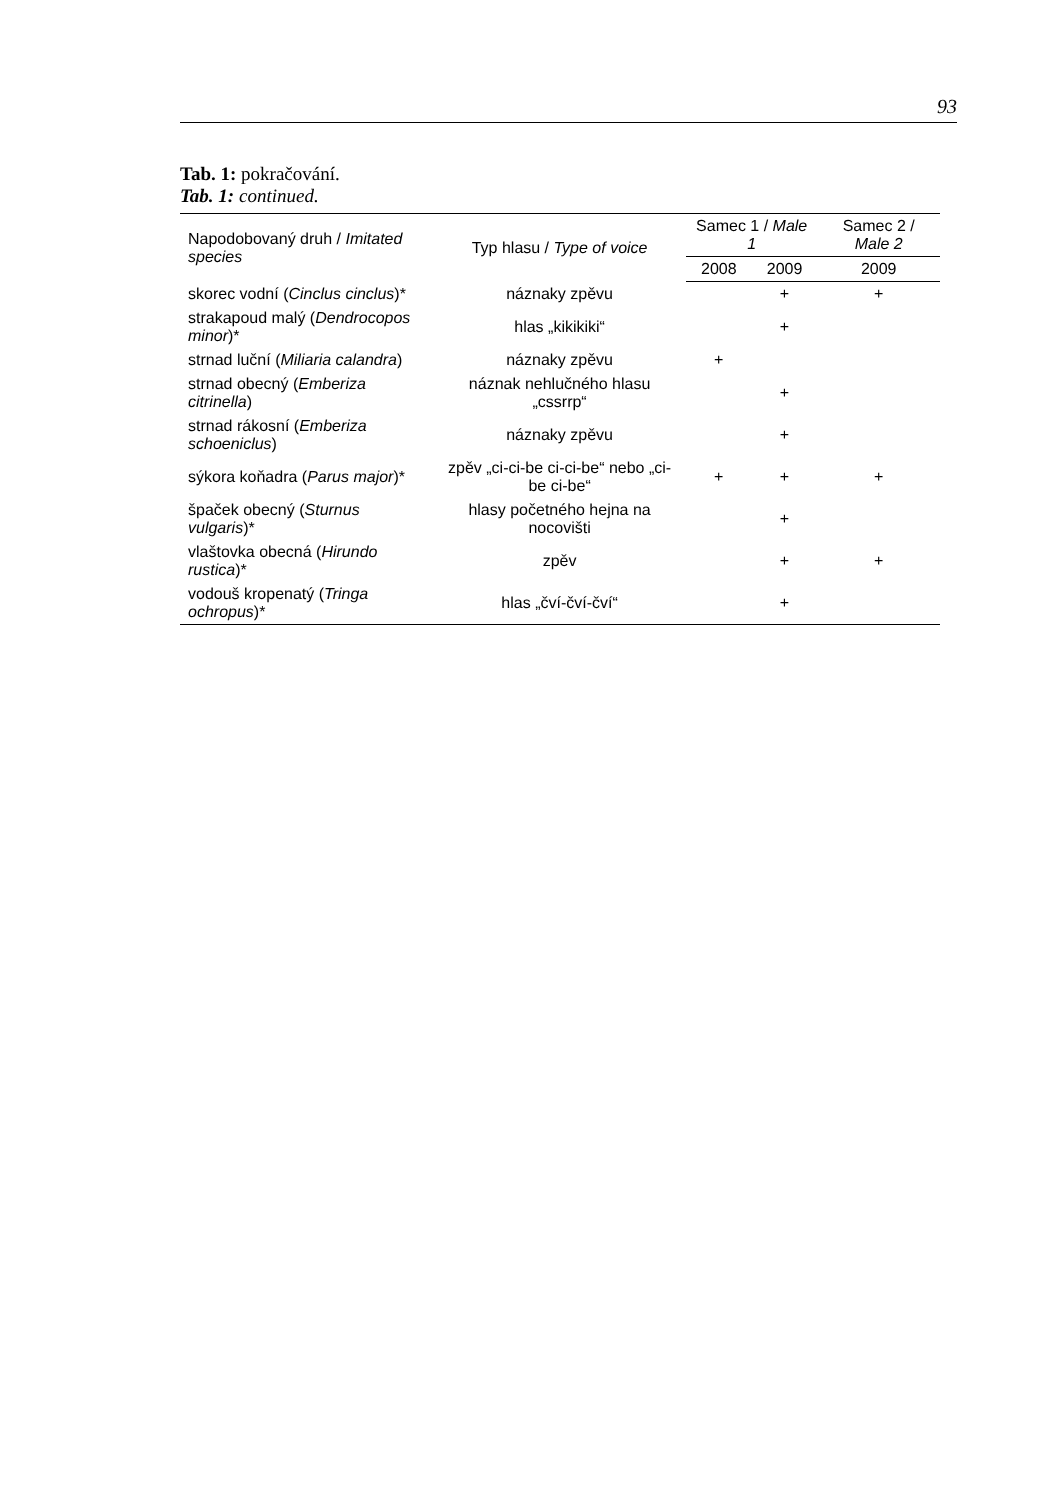93
Tab. 1: pokračování.
Tab. 1: continued.
| Napodobovaný druh / Imitated species | Typ hlasu / Type of voice | Samec 1 / Male 1 | | Samec 2 / Male 2 |
| --- | --- | --- | --- | --- |
| | | 2008 | 2009 | 2009 |
| skorec vodní ( Cinclus cinclus )* | náznaky zpěvu | | + | + |
| strakapoud malý ( Dendrocopos minor )* | hlas „kikikiki“ | | + | |
| strnad luční ( Miliaria calandra ) | náznaky zpěvu | + | | |
| strnad obecný ( Emberiza citrinella ) | náznak nehlučného hlasu „cssrrp“ | | + | |
| strnad rákosní ( Emberiza schoeniclus ) | náznaky zpěvu | | + | |
| sýkora koňadra ( Parus major )* | zpěv „ci-ci-be ci-ci-be“ nebo „ci-be ci-be“ | + | + | + |
| špaček obecný ( Sturnus vulgaris )* | hlasy početného hejna na nocovišti | | + | |
| vlaštovka obecná ( Hirundo rustica )* | zpěv | | + | + |
| vodouš kropenatý ( Tringa ochropus )* | hlas „čví-čví-čví“ | | + | |